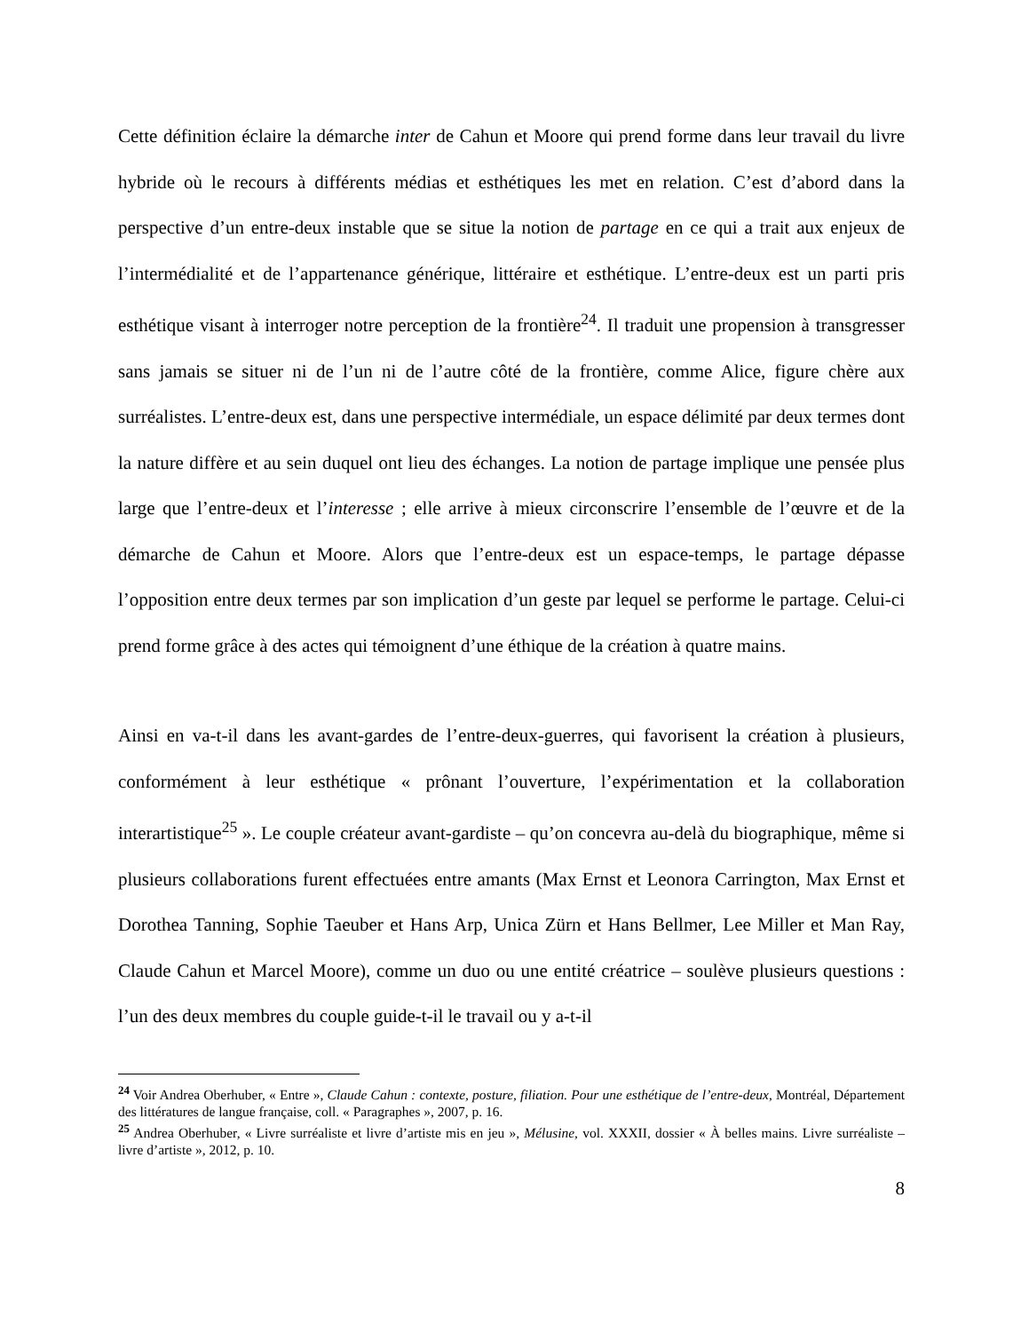Cette définition éclaire la démarche inter de Cahun et Moore qui prend forme dans leur travail du livre hybride où le recours à différents médias et esthétiques les met en relation. C’est d’abord dans la perspective d’un entre-deux instable que se situe la notion de partage en ce qui a trait aux enjeux de l’intermédialité et de l’appartenance générique, littéraire et esthétique. L’entre-deux est un parti pris esthétique visant à interroger notre perception de la frontière<sup>24</sup>. Il traduit une propension à transgresser sans jamais se situer ni de l’un ni de l’autre côté de la frontière, comme Alice, figure chère aux surréalistes. L’entre-deux est, dans une perspective intermédiale, un espace délimité par deux termes dont la nature diffère et au sein duquel ont lieu des échanges. La notion de partage implique une pensée plus large que l’entre-deux et l’interesse ; elle arrive à mieux circonscrire l’ensemble de l’œuvre et de la démarche de Cahun et Moore. Alors que l’entre-deux est un espace-temps, le partage dépasse l’opposition entre deux termes par son implication d’un geste par lequel se performe le partage. Celui-ci prend forme grâce à des actes qui témoignent d’une éthique de la création à quatre mains.
Ainsi en va-t-il dans les avant-gardes de l’entre-deux-guerres, qui favorisent la création à plusieurs, conformément à leur esthétique « prônant l’ouverture, l’expérimentation et la collaboration interartistique<sup>25</sup> ». Le couple créateur avant-gardiste – qu’on concevra au-delà du biographique, même si plusieurs collaborations furent effectuées entre amants (Max Ernst et Leonora Carrington, Max Ernst et Dorothea Tanning, Sophie Taeuber et Hans Arp, Unica Zürn et Hans Bellmer, Lee Miller et Man Ray, Claude Cahun et Marcel Moore), comme un duo ou une entité créatrice – soulève plusieurs questions : l’un des deux membres du couple guide-t-il le travail ou y a-t-il
<sup>24</sup> Voir Andrea Oberhuber, « Entre », Claude Cahun : contexte, posture, filiation. Pour une esthétique de l’entre-deux, Montréal, Département des littératures de langue française, coll. « Paragraphes », 2007, p. 16.
<sup>25</sup> Andrea Oberhuber, « Livre surréaliste et livre d’artiste mis en jeu », Mélusine, vol. XXXII, dossier « À belles mains. Livre surréaliste – livre d’artiste », 2012, p. 10.
8